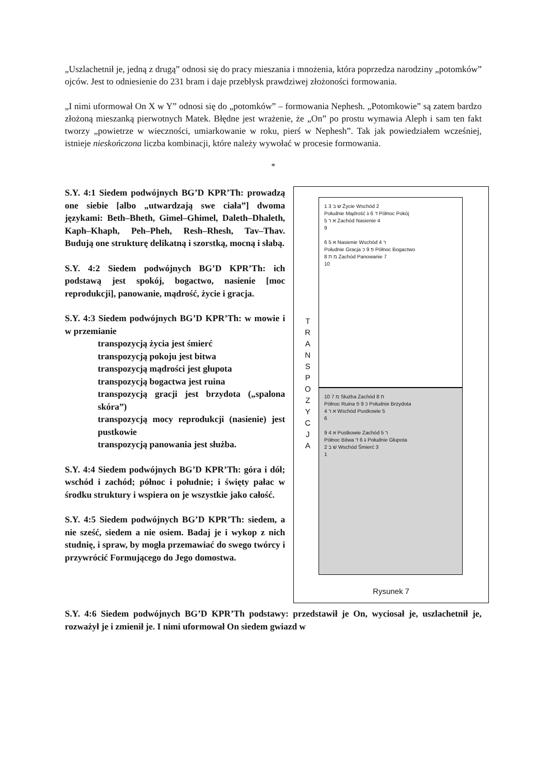„Uszlachetnił je, jedną z drugą” odnosi się do pracy mieszania i mnożenia, która poprzedza narodziny „potomków” ojców. Jest to odniesienie do 231 bram i daje przebłysk prawdziwej złożoności formowania.
„I nimi uformował On X w Y” odnosi się do „potomków” – formowania Nephesh. „Potomkowie” są zatem bardzo złożoną mieszanką pierwotnych Matek. Błędne jest wrażenie, że „On” po prostu wymawia Aleph i sam ten fakt tworzy „powietrze w wieczności, umiarkowanie w roku, pierś w Nephesh”. Tak jak powiedziałem wcześniej, istnieje nieskończona liczba kombinacji, które należy wywołać w procesie formowania.
*
S.Y. 4:1 Siedem podwójnych BG’D KPR’Th: prowadzą one siebie [albo „utwardzają swe ciała”] dwoma językami: Beth–Bheth, Gimel–Ghimel, Daleth–Dhaleth, Kaph–Khaph, Peh–Pheh, Resh–Rhesh, Tav–Thav. Budują one strukturę delikatną i szorstką, mocną i słabą.
S.Y. 4:2 Siedem podwójnych BG’D KPR’Th: ich podstawą jest spokój, bogactwo, nasienie [moc reprodukcji], panowanie, mądrość, życie i gracja.
S.Y. 4:3 Siedem podwójnych BG’D KPR’Th: w mowie i w przemianie
transpozycją życia jest śmierć
transpozycją pokoju jest bitwa
transpozycją mądrości jest głupota
transpozycją bogactwa jest ruina
transpozycją gracji jest brzydota („spalona skóra”)
transpozycją mocy reprodukcji (nasienie) jest pustkowie
transpozycją panowania jest służba.
S.Y. 4:4 Siedem podwójnych BG’D KPR’Th: góra i dół; wschód i zachód; północ i południe; i święty pałac w środku struktury i wspiera on je wszystkie jako całość.
S.Y. 4:5 Siedem podwójnych BG’D KPR’Th: siedem, a nie sześć, siedem a nie osiem. Badaj je i wykop z nich studnię, i spraw, by mogła przemawiać do swego twórcy i przywrócić Formującego do Jego domostwa.
T R A N S P O Z Y C J A
1 3 ש ב Życie Wschód 2
Południe Mądrość ד 6 ג Północ Pokój
5 א ר Zachód Nasienie 4
9
6 5 א Nasienie Wschód ר 4
Południe Gracja פ 9 כ Północ Bogactwo
8 מ ת Zachód Panowanie 7
10
10 7 מ Służba Zachód ת 8
Północ Ruina כ 9 פ Południe Brzydota
4 א ר Wschód Pustkowie 5
6
9 4 א Pustkowie Zachód ר 5
Północ Bitwa ג 6 ד Południe Głupota
2 ש ב Wschód Śmierć 3
1
Rysunek 7
S.Y. 4:6 Siedem podwójnych BG’D KPR’Th podstawy: przedstawił je On, wyciosał je, uszlachetnił je, rozważył je i zmienił je. I nimi uformował On siedem gwiazd w